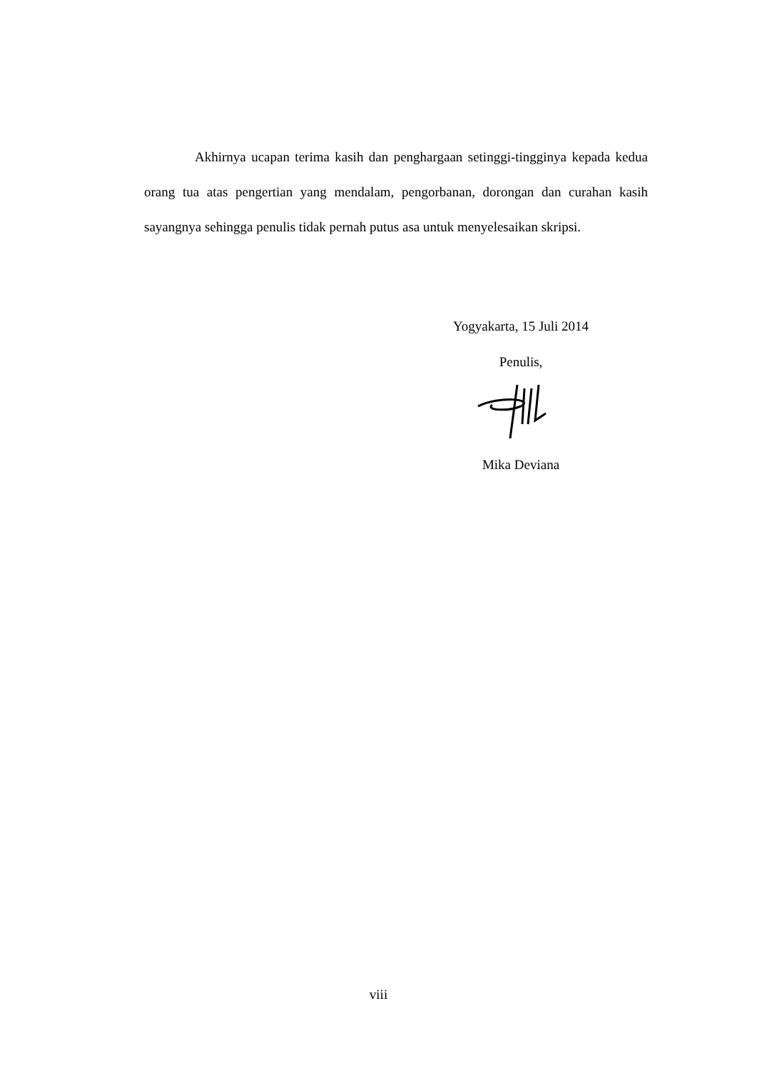Akhirnya ucapan terima kasih dan penghargaan setinggi-tingginya kepada kedua orang tua atas pengertian yang mendalam, pengorbanan, dorongan dan curahan kasih sayangnya sehingga penulis tidak pernah putus asa untuk menyelesaikan skripsi.
Yogyakarta, 15 Juli 2014
Penulis,
Mika Deviana
viii